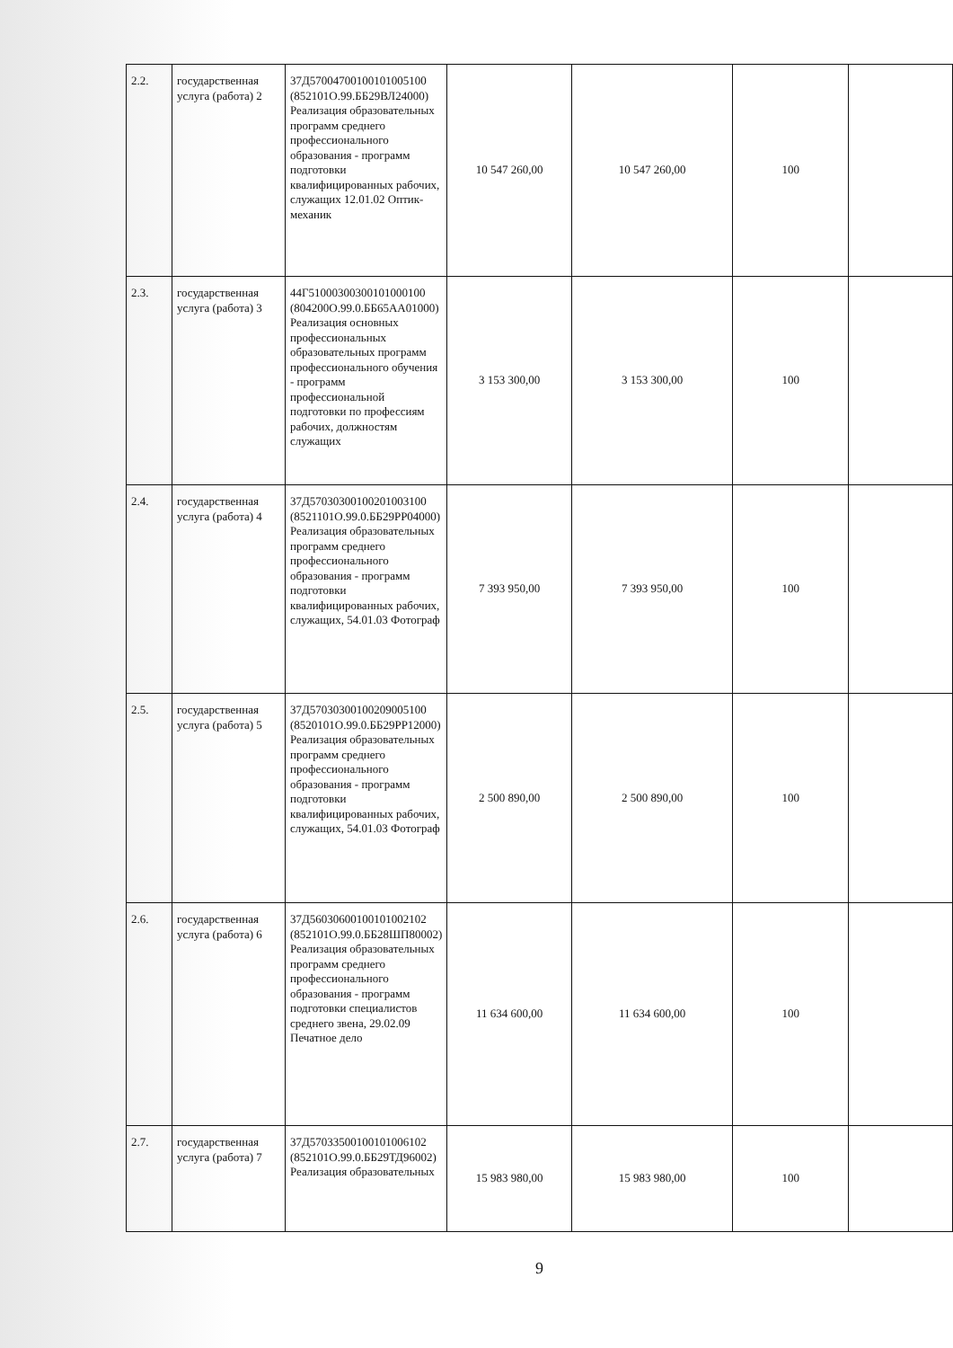| 2.2. | государственная услуга (работа) 2 | 37Д57004700100101005100 (852101О.99.ББ29ВЛ24000) Реализация образовательных программ среднего профессионального образования - программ подготовки квалифицированных рабочих, служащих 12.01.02 Оптик-механик | 10 547 260,00 | 10 547 260,00 | 100 | |
| 2.3. | государственная услуга (работа) 3 | 44Г51000300300101000100 (804200О.99.0.ББ65АА01000) Реализация основных профессиональных образовательных программ профессионального обучения - программ профессиональной подготовки по профессиям рабочих, должностям служащих | 3 153 300,00 | 3 153 300,00 | 100 | |
| 2.4. | государственная услуга (работа) 4 | 37Д57030300100201003100 (8521101О.99.0.ББ29РР04000) Реализация образовательных программ среднего профессионального образования - программ подготовки квалифицированных рабочих, служащих, 54.01.03 Фотограф | 7 393 950,00 | 7 393 950,00 | 100 | |
| 2.5. | государственная услуга (работа) 5 | 37Д57030300100209005100 (8520101О.99.0.ББ29РР12000) Реализация образовательных программ среднего профессионального образования - программ подготовки квалифицированных рабочих, служащих, 54.01.03 Фотограф | 2 500 890,00 | 2 500 890,00 | 100 | |
| 2.6. | государственная услуга (работа) 6 | 37Д56030600100101002102 (852101О.99.0.ББ28ШП80002) Реализация образовательных программ среднего профессионального образования - программ подготовки специалистов среднего звена, 29.02.09 Печатное дело | 11 634 600,00 | 11 634 600,00 | 100 | |
| 2.7. | государственная услуга (работа) 7 | 37Д57033500100101006102 (852101О.99.0.ББ29ТД96002) Реализация образовательных | 15 983 980,00 | 15 983 980,00 | 100 | |
9